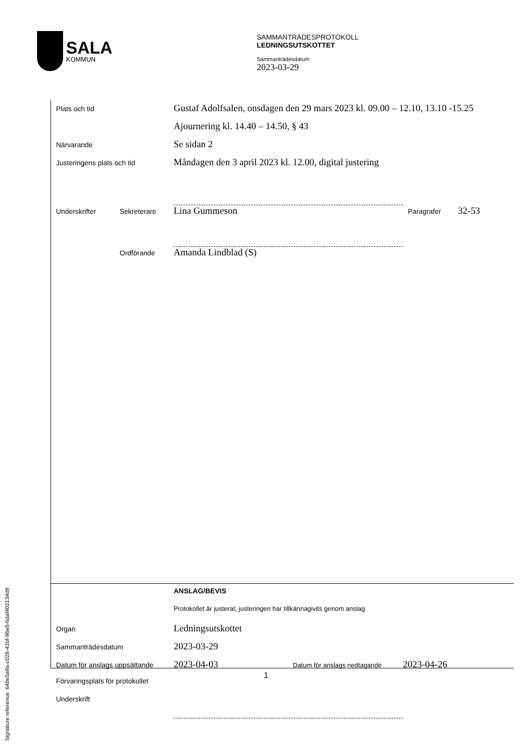SALA
KOMMUN
SAMMANTRÄDESPROTOKOLL
LEDNINGSUTSKOTTET
Sammanträdesdatum
2023-03-29
Plats och tid
Gustaf Adolfsalen, onsdagen den 29 mars 2023 kl. 09.00 – 12.10, 13.10 -15.25
Ajournering kl. 14.40 – 14.50, § 43
Närvarande
Se sidan 2
Justeringens plats och tid
Måndagen den 3 april 2023 kl. 12.00, digital justering
Underskrifter Sekreterare
Lina Gummeson
Paragrafer
32-53
Ordförande
Amanda Lindblad (S)
ANSLAG/BEVIS
Protokollet är justerat, justeringen har tillkännagivits genom anslag
Organ
Ledningsutskottet
Sammanträdesdatum
2023-03-29
Datum för anslags uppsättande
2023-04-03
Datum för anslags nedtagande
2023-04-26
Förvaringsplats för protokollet
Underskrift
1
Signature reference: 64be5a9a-c028-41bf-96e8-6daf402134d9